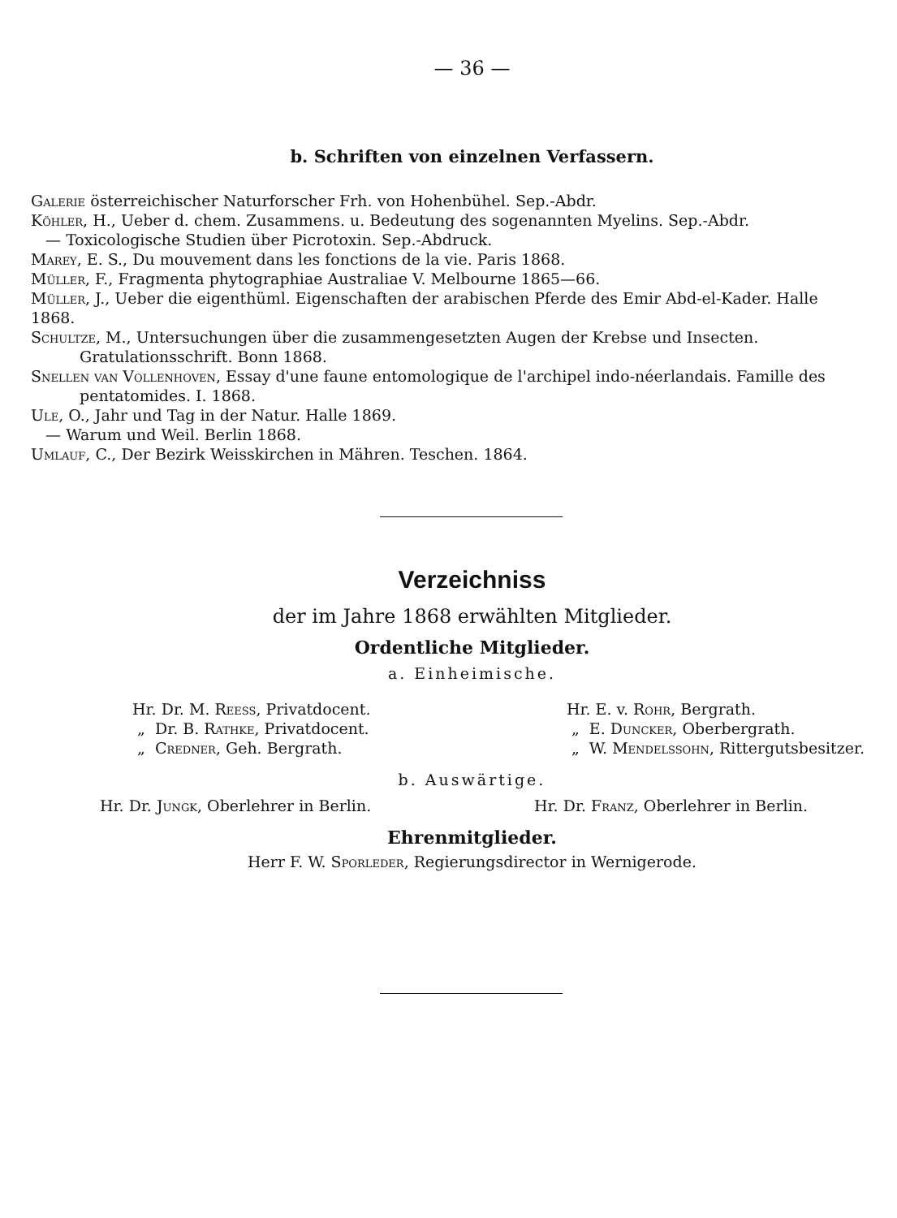— 36 —
b. Schriften von einzelnen Verfassern.
Galerie österreichischer Naturforscher Frh. von Hohenbühel. Sep.-Abdr.
Köhler, H., Ueber d. chem. Zusammens. u. Bedeutung des sogenannten Myelins. Sep.-Abdr.
— Toxicologische Studien über Picrotoxin. Sep.-Abdruck.
Marey, E. S., Du mouvement dans les fonctions de la vie. Paris 1868.
Müller, F., Fragmenta phytographiae Australiae V. Melbourne 1865—66.
Müller, J., Ueber die eigenthüml. Eigenschaften der arabischen Pferde des Emir Abd-el-Kader. Halle 1868.
Schultze, M., Untersuchungen über die zusammengesetzten Augen der Krebse und Insecten. Gratulationsschrift. Bonn 1868.
Snellen van Vollenhoven, Essay d'une faune entomologique de l'archipel indo-néerlandais. Famille des pentatomides. I. 1868.
Ule, O., Jahr und Tag in der Natur. Halle 1869.
— Warum und Weil. Berlin 1868.
Umlauf, C., Der Bezirk Weisskirchen in Mähren. Teschen. 1864.
Verzeichniss
der im Jahre 1868 erwählten Mitglieder.
Ordentliche Mitglieder.
a. Einheimische.
Hr. Dr. M. Reess, Privatdocent.
„ Dr. B. Rathke, Privatdocent.
„ Credner, Geh. Bergrath.
Hr. E. v. Rohr, Bergrath.
„ E. Duncker, Oberbergrath.
„ W. Mendelssohn, Rittergutsbesitzer.
b. Auswärtige.
Hr. Dr. Jungk, Oberlehrer in Berlin.
Hr. Dr. Franz, Oberlehrer in Berlin.
Ehrenmitglieder.
Herr F. W. Sporleder, Regierungsdirector in Wernigerode.